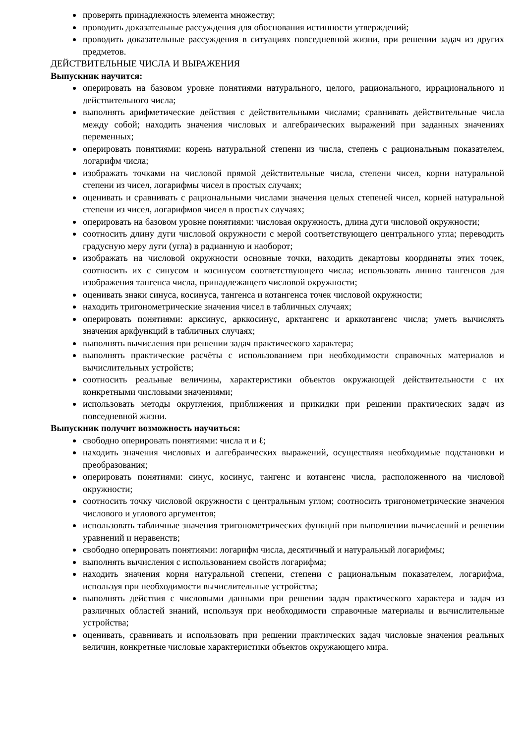проверять принадлежность элемента множеству;
проводить доказательные рассуждения для обоснования истинности утверждений;
проводить доказательные рассуждения в ситуациях повседневной жизни, при решении задач из других предметов.
ДЕЙСТВИТЕЛЬНЫЕ ЧИСЛА И ВЫРАЖЕНИЯ
Выпускник научится:
оперировать на базовом уровне понятиями натурального, целого, рационального, иррационального и действительного числа;
выполнять арифметические действия с действительными числами; сравнивать действительные числа между собой; находить значения числовых и алгебраических выражений при заданных значениях переменных;
оперировать понятиями: корень натуральной степени из числа, степень с рациональным показателем, логарифм числа;
изображать точками на числовой прямой действительные числа, степени чисел, корни натуральной степени из чисел, логарифмы чисел в простых случаях;
оценивать и сравнивать с рациональными числами значения целых степеней чисел, корней натуральной степени из чисел, логарифмов чисел в простых случаях;
оперировать на базовом уровне понятиями: числовая окружность, длина дуги числовой окружности;
соотносить длину дуги числовой окружности с мерой соответствующего центрального угла; переводить градусную меру дуги (угла) в радианную и наоборот;
изображать на числовой окружности основные точки, находить декартовы координаты этих точек, соотносить их с синусом и косинусом соответствующего числа; использовать линию тангенсов для изображения тангенса числа, принадлежащего числовой окружности;
оценивать знаки синуса, косинуса, тангенса и котангенса точек числовой окружности;
находить тригонометрические значения чисел в табличных случаях;
оперировать понятиями: арксинус, арккосинус, арктангенс и арккотангенс числа; уметь вычислять значения аркфункций в табличных случаях;
выполнять вычисления при решении задач практического характера;
выполнять практические расчёты с использованием при необходимости справочных материалов и вычислительных устройств;
соотносить реальные величины, характеристики объектов окружающей действительности с их конкретными числовыми значениями;
использовать методы округления, приближения и прикидки при решении практических задач из повседневной жизни.
Выпускник получит возможность научиться:
свободно оперировать понятиями: числа π и ℓ;
находить значения числовых и алгебраических выражений, осуществляя необходимые подстановки и преобразования;
оперировать понятиями: синус, косинус, тангенс и котангенс числа, расположенного на числовой окружности;
соотносить точку числовой окружности с центральным углом; соотносить тригонометрические значения числового и углового аргументов;
использовать табличные значения тригонометрических функций при выполнении вычислений и решении уравнений и неравенств;
свободно оперировать понятиями: логарифм числа, десятичный и натуральный логарифмы;
выполнять вычисления с использованием свойств логарифма;
находить значения корня натуральной степени, степени с рациональным показателем, логарифма, используя при необходимости вычислительные устройства;
выполнять действия с числовыми данными при решении задач практического характера и задач из различных областей знаний, используя при необходимости справочные материалы и вычислительные устройства;
оценивать, сравнивать и использовать при решении практических задач числовые значения реальных величин, конкретные числовые характеристики объектов окружающего мира.